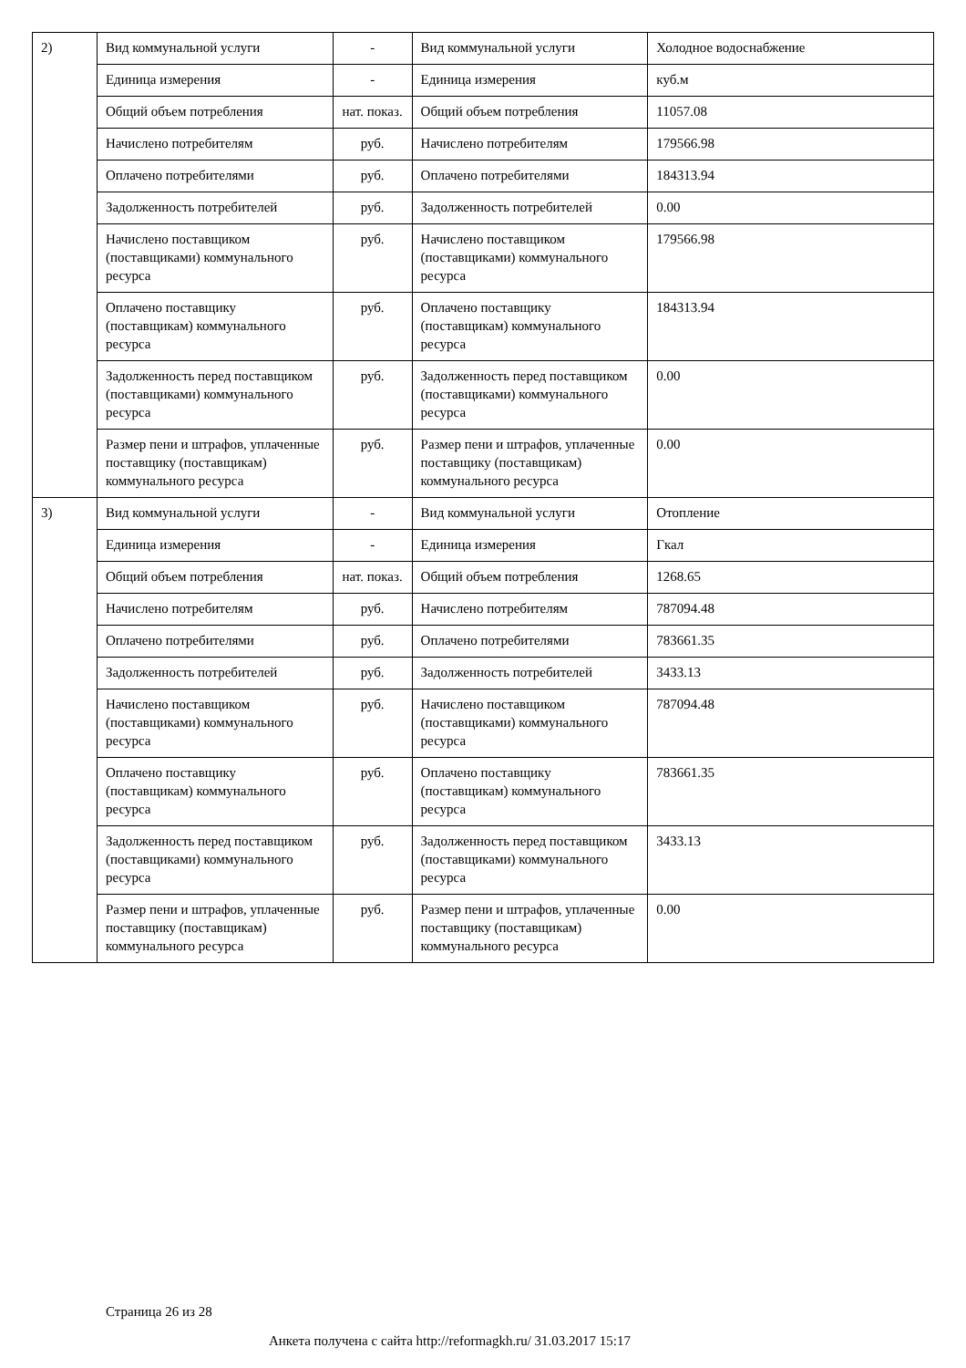| 2) | Вид коммунальной услуги | - | Вид коммунальной услуги | Холодное водоснабжение |
| | Единица измерения | - | Единица измерения | куб.м |
| | Общий объем потребления | нат. показ. | Общий объем потребления | 11057.08 |
| | Начислено потребителям | руб. | Начислено потребителям | 179566.98 |
| | Оплачено потребителями | руб. | Оплачено потребителями | 184313.94 |
| | Задолженность потребителей | руб. | Задолженность потребителей | 0.00 |
| | Начислено поставщиком (поставщиками) коммунального ресурса | руб. | Начислено поставщиком (поставщиками) коммунального ресурса | 179566.98 |
| | Оплачено поставщику (поставщикам) коммунального ресурса | руб. | Оплачено поставщику (поставщикам) коммунального ресурса | 184313.94 |
| | Задолженность перед поставщиком (поставщиками) коммунального ресурса | руб. | Задолженность перед поставщиком (поставщиками) коммунального ресурса | 0.00 |
| | Размер пени и штрафов, уплаченные поставщику (поставщикам) коммунального ресурса | руб. | Размер пени и штрафов, уплаченные поставщику (поставщикам) коммунального ресурса | 0.00 |
| 3) | Вид коммунальной услуги | - | Вид коммунальной услуги | Отопление |
| | Единица измерения | - | Единица измерения | Гкал |
| | Общий объем потребления | нат. показ. | Общий объем потребления | 1268.65 |
| | Начислено потребителям | руб. | Начислено потребителям | 787094.48 |
| | Оплачено потребителями | руб. | Оплачено потребителями | 783661.35 |
| | Задолженность потребителей | руб. | Задолженность потребителей | 3433.13 |
| | Начислено поставщиком (поставщиками) коммунального ресурса | руб. | Начислено поставщиком (поставщиками) коммунального ресурса | 787094.48 |
| | Оплачено поставщику (поставщикам) коммунального ресурса | руб. | Оплачено поставщику (поставщикам) коммунального ресурса | 783661.35 |
| | Задолженность перед поставщиком (поставщиками) коммунального ресурса | руб. | Задолженность перед поставщиком (поставщиками) коммунального ресурса | 3433.13 |
| | Размер пени и штрафов, уплаченные поставщику (поставщикам) коммунального ресурса | руб. | Размер пени и штрафов, уплаченные поставщику (поставщикам) коммунального ресурса | 0.00 |
Страница 26 из 28
Анкета получена с сайта http://reformagkh.ru/ 31.03.2017 15:17